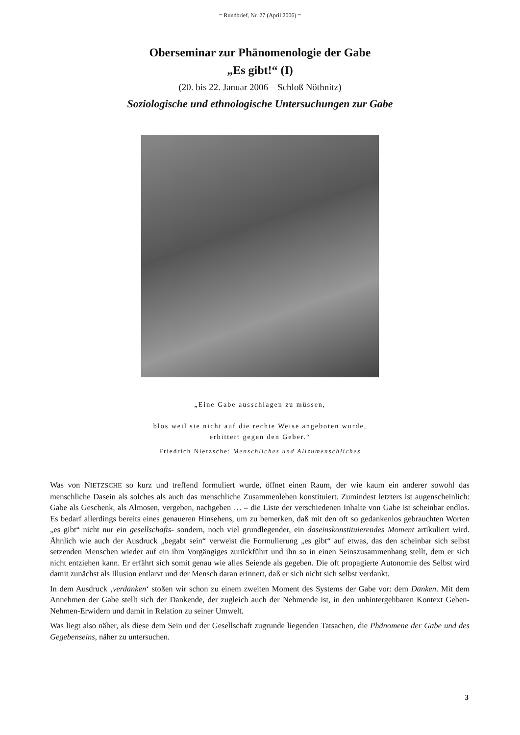= Rundbrief, Nr. 27 (April 2006) =
Oberseminar zur Phänomenologie der Gabe
„Es gibt!“ (I)
(20. bis 22. Januar 2006 – Schloß Nöthnitz)
Soziologische und ethnologische Untersuchungen zur Gabe
„Eine Gabe ausschlagen zu müssen,
blos weil sie nicht auf die rechte Weise angeboten wurde,
erbittert gegen den Geber.“
Friedrich Nietzsche: Menschliches und Allzumenschliches
Was von NIETZSCHE so kurz und treffend formuliert wurde, öffnet einen Raum, der wie kaum ein anderer sowohl das menschliche Dasein als solches als auch das menschliche Zusammenleben konstituiert. Zumindest letzters ist augenscheinlich: Gabe als Geschenk, als Almosen, vergeben, nachgeben … – die Liste der verschiedenen Inhalte von Gabe ist scheinbar endlos. Es bedarf allerdings bereits eines genaueren Hinsehens, um zu bemerken, daß mit den oft so gedankenlos gebrauchten Worten „es gibt“ nicht nur ein gesellschafts- sondern, noch viel grundlegender, ein daseinskonstituierendes Moment artikuliert wird. Ähnlich wie auch der Ausdruck „begabt sein“ verweist die Formulierung „es gibt“ auf etwas, das den scheinbar sich selbst setzenden Menschen wieder auf ein ihm Vorgängiges zurückführt und ihn so in einen Seinszusammenhang stellt, dem er sich nicht entziehen kann. Er erfährt sich somit genau wie alles Seiende als gegeben. Die oft propagierte Autonomie des Selbst wird damit zunächst als Illusion entlarvt und der Mensch daran erinnert, daß er sich nicht sich selbst verdankt.
In dem Ausdruck ‚verdanken‘ stoßen wir schon zu einem zweiten Moment des Systems der Gabe vor: dem Danken. Mit dem Annehmen der Gabe stellt sich der Dankende, der zugleich auch der Nehmende ist, in den unhintergehbaren Kontext Geben-Nehmen-Erwidern und damit in Relation zu seiner Umwelt.
Was liegt also näher, als diese dem Sein und der Gesellschaft zugrunde liegenden Tatsachen, die Phänomene der Gabe und des Gegebenseins, näher zu untersuchen.
3